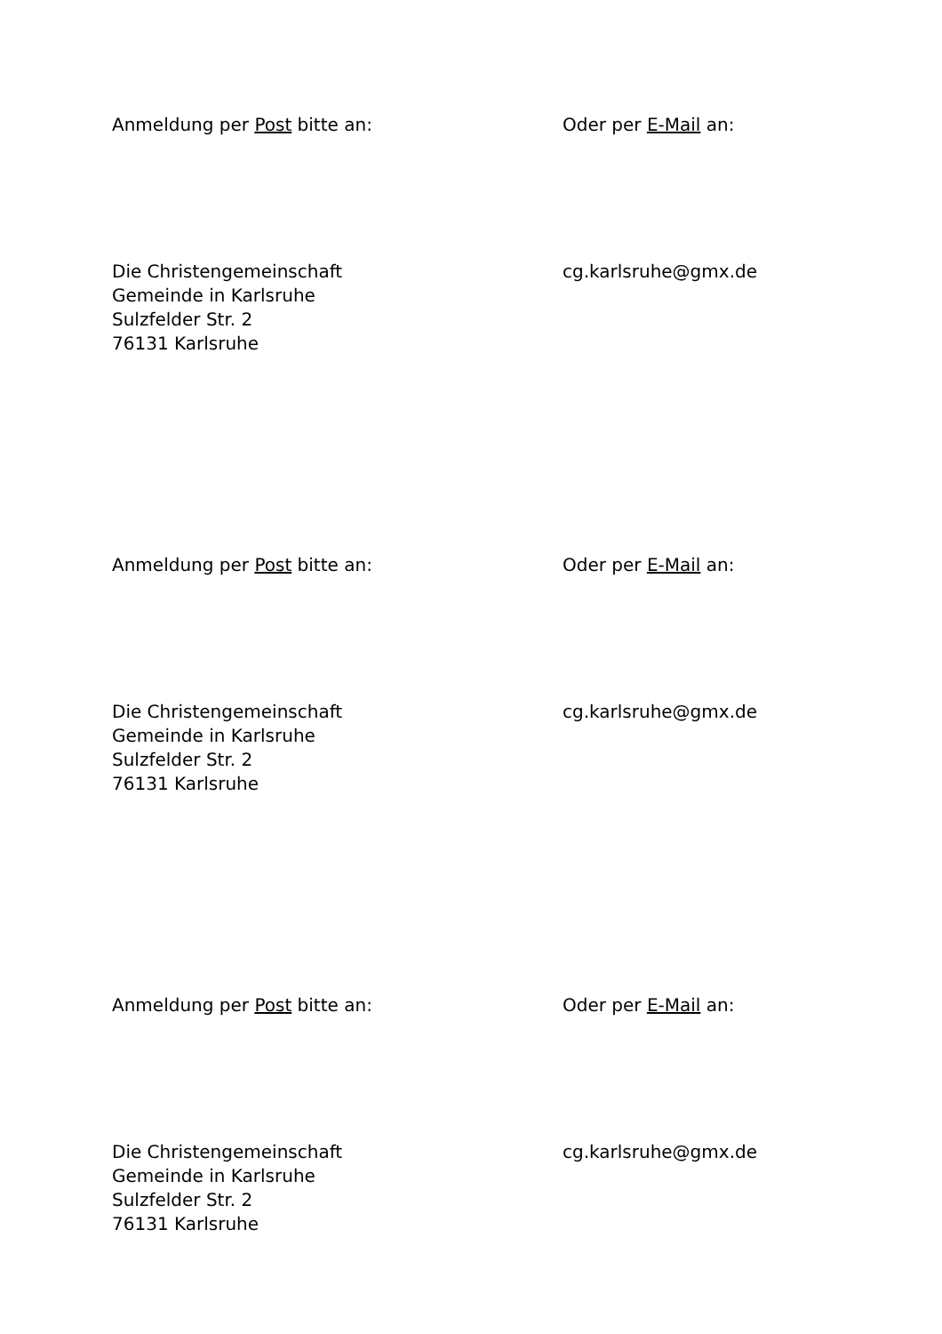Anmeldung per Post bitte an: Oder per E-Mail an:
Die Christengemeinschaft
Gemeinde in Karlsruhe
Sulzfelder Str. 2
76131 Karlsruhe
cg.karlsruhe@gmx.de
Anmeldung per Post bitte an: Oder per E-Mail an:
Die Christengemeinschaft
Gemeinde in Karlsruhe
Sulzfelder Str. 2
76131 Karlsruhe
cg.karlsruhe@gmx.de
Anmeldung per Post bitte an: Oder per E-Mail an:
Die Christengemeinschaft
Gemeinde in Karlsruhe
Sulzfelder Str. 2
76131 Karlsruhe
cg.karlsruhe@gmx.de